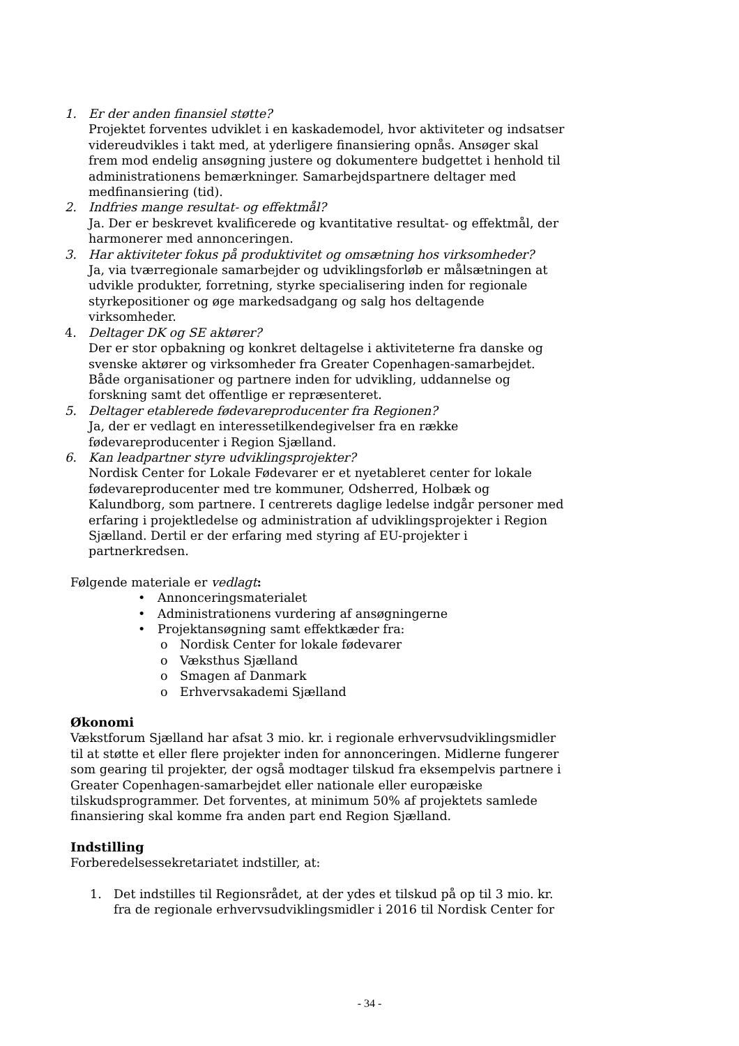1. Er der anden finansiel støtte?
Projektet forventes udviklet i en kaskademodel, hvor aktiviteter og indsatser videreudvikles i takt med, at yderligere finansiering opnås. Ansøger skal frem mod endelig ansøgning justere og dokumentere budgettet i henhold til administrationens bemærkninger. Samarbejdspartnere deltager med medfinansiering (tid).
2. Indfries mange resultat- og effektmål?
Ja. Der er beskrevet kvalificerede og kvantitative resultat- og effektmål, der harmonerer med annonceringen.
3. Har aktiviteter fokus på produktivitet og omsætning hos virksomheder?
Ja, via tværregionale samarbejder og udviklingsforløb er målsætningen at udvikle produkter, forretning, styrke specialisering inden for regionale styrkepositioner og øge markedsadgang og salg hos deltagende virksomheder.
4. Deltager DK og SE aktører?
Der er stor opbakning og konkret deltagelse i aktiviteterne fra danske og svenske aktører og virksomheder fra Greater Copenhagen-samarbejdet. Både organisationer og partnere inden for udvikling, uddannelse og forskning samt det offentlige er repræsenteret.
5. Deltager etablerede fødevareproducenter fra Regionen?
Ja, der er vedlagt en interessetilkendegivelser fra en række fødevareproducenter i Region Sjælland.
6. Kan leadpartner styre udviklingsprojekter?
Nordisk Center for Lokale Fødevarer er et nyetableret center for lokale fødevareproducenter med tre kommuner, Odsherred, Holbæk og Kalundborg, som partnere. I centrerets daglige ledelse indgår personer med erfaring i projektledelse og administration af udviklingsprojekter i Region Sjælland. Dertil er der erfaring med styring af EU-projekter i partnerkredsen.
Følgende materiale er vedlagt:
• Annonceringsmaterialet
• Administrationens vurdering af ansøgningerne
• Projektansøgning samt effektkæder fra:
o Nordisk Center for lokale fødevarer
o Væksthus Sjælland
o Smagen af Danmark
o Erhvervsakademi Sjælland
Økonomi
Vækstforum Sjælland har afsat 3 mio. kr. i regionale erhvervsudviklingsmidler til at støtte et eller flere projekter inden for annonceringen. Midlerne fungerer som gearing til projekter, der også modtager tilskud fra eksempelvis partnere i Greater Copenhagen-samarbejdet eller nationale eller europæiske tilskudsprogrammer. Det forventes, at minimum 50% af projektets samlede finansiering skal komme fra anden part end Region Sjælland.
Indstilling
Forberedelsessekretariatet indstiller, at:
1. Det indstilles til Regionsrådet, at der ydes et tilskud på op til 3 mio. kr. fra de regionale erhvervsudviklingsmidler i 2016 til Nordisk Center for
- 34 -